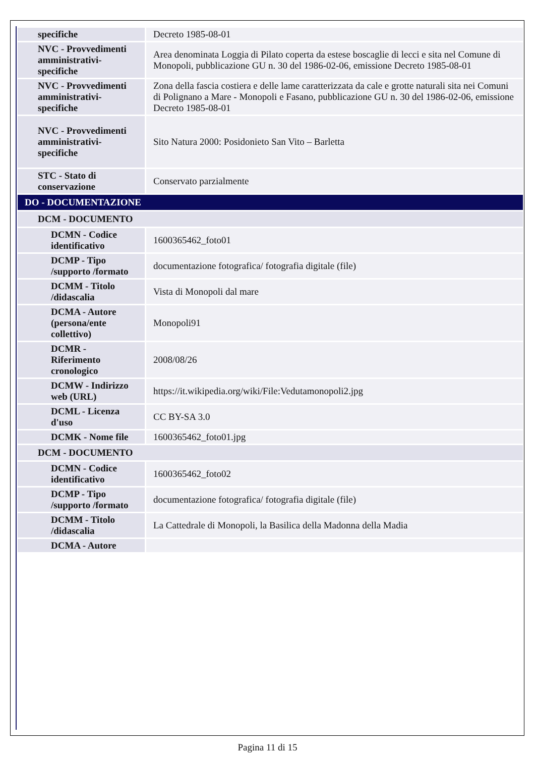| specifiche | Decreto 1985-08-01 |
| NVC - Provvedimenti amministrativi-specifiche | Area denominata Loggia di Pilato coperta da estese boscaglie di lecci e sita nel Comune di Monopoli, pubblicazione GU n. 30 del 1986-02-06, emissione Decreto 1985-08-01 |
| NVC - Provvedimenti amministrativi-specifiche | Zona della fascia costiera e delle lame caratterizzata da cale e grotte naturali sita nei Comuni di Polignano a Mare - Monopoli e Fasano, pubblicazione GU n. 30 del 1986-02-06, emissione Decreto 1985-08-01 |
| NVC - Provvedimenti amministrativi-specifiche | Sito Natura 2000: Posidonieto San Vito – Barletta |
| STC - Stato di conservazione | Conservato parzialmente |
| DO - DOCUMENTAZIONE | |
| DCM - DOCUMENTO | |
| DCMN - Codice identificativo | 1600365462_foto01 |
| DCMP - Tipo /supporto /formato | documentazione fotografica/ fotografia digitale (file) |
| DCMM - Titolo /didascalia | Vista di Monopoli dal mare |
| DCMA - Autore (persona/ente collettivo) | Monopoli91 |
| DCMR - Riferimento cronologico | 2008/08/26 |
| DCMW - Indirizzo web (URL) | https://it.wikipedia.org/wiki/File:Vedutamonopoli2.jpg |
| DCML - Licenza d'uso | CC BY-SA 3.0 |
| DCMK - Nome file | 1600365462_foto01.jpg |
| DCM - DOCUMENTO | |
| DCMN - Codice identificativo | 1600365462_foto02 |
| DCMP - Tipo /supporto /formato | documentazione fotografica/ fotografia digitale (file) |
| DCMM - Titolo /didascalia | La Cattedrale di Monopoli, la Basilica della Madonna della Madia |
| DCMA - Autore | |
Pagina 11 di 15